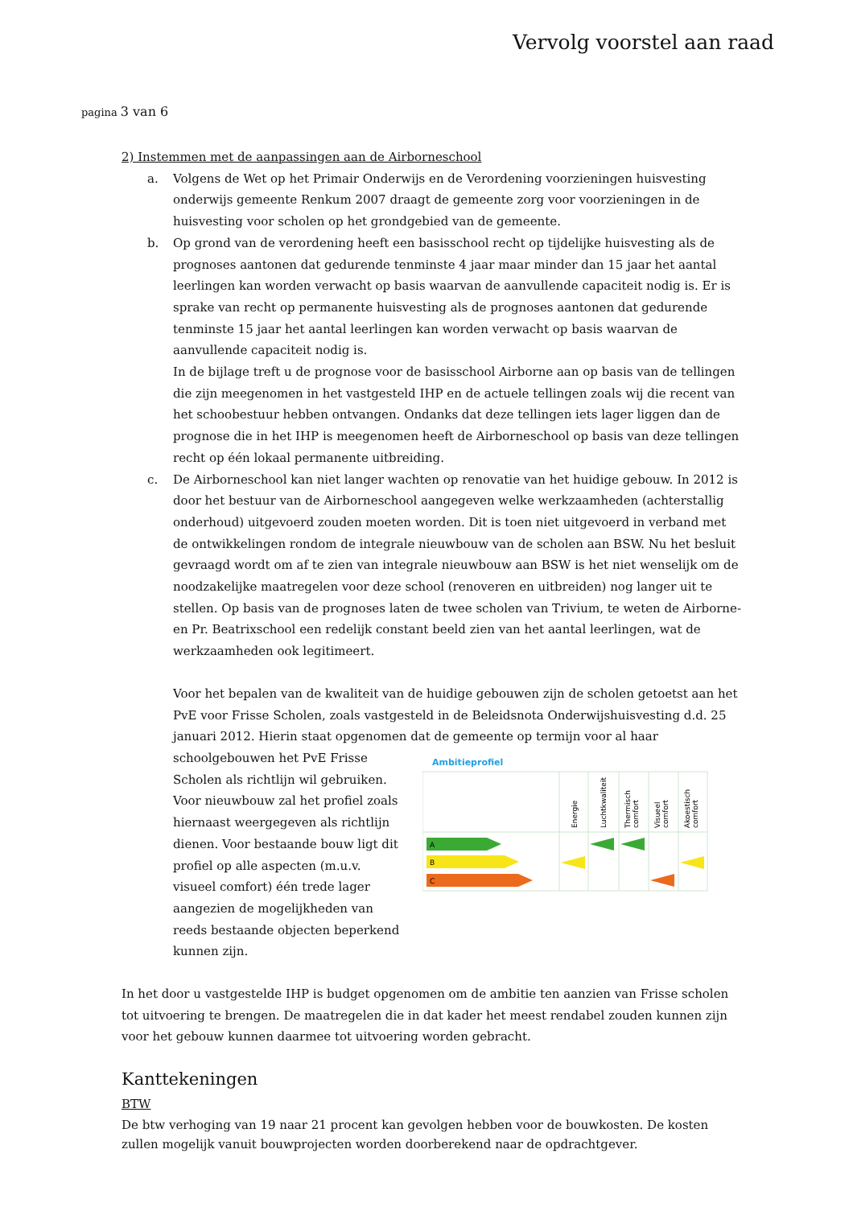Vervolg voorstel aan raad
pagina 3 van 6
2) Instemmen met de aanpassingen aan de Airborneschool
a. Volgens de Wet op het Primair Onderwijs en de Verordening voorzieningen huisvesting onderwijs gemeente Renkum 2007 draagt de gemeente zorg voor voorzieningen in de huisvesting voor scholen op het grondgebied van de gemeente.
b. Op grond van de verordening heeft een basisschool recht op tijdelijke huisvesting als de prognoses aantonen dat gedurende tenminste 4 jaar maar minder dan 15 jaar het aantal leerlingen kan worden verwacht op basis waarvan de aanvullende capaciteit nodig is. Er is sprake van recht op permanente huisvesting als de prognoses aantonen dat gedurende tenminste 15 jaar het aantal leerlingen kan worden verwacht op basis waarvan de aanvullende capaciteit nodig is.
In de bijlage treft u de prognose voor de basisschool Airborne aan op basis van de tellingen die zijn meegenomen in het vastgesteld IHP en de actuele tellingen zoals wij die recent van het schoobestuur hebben ontvangen. Ondanks dat deze tellingen iets lager liggen dan de prognose die in het IHP is meegenomen heeft de Airborneschool op basis van deze tellingen recht op één lokaal permanente uitbreiding.
c. De Airborneschool kan niet langer wachten op renovatie van het huidige gebouw. In 2012 is door het bestuur van de Airborneschool aangegeven welke werkzaamheden (achterstallig onderhoud) uitgevoerd zouden moeten worden. Dit is toen niet uitgevoerd in verband met de ontwikkelingen rondom de integrale nieuwbouw van de scholen aan BSW. Nu het besluit gevraagd wordt om af te zien van integrale nieuwbouw aan BSW is het niet wenselijk om de noodzakelijke maatregelen voor deze school (renoveren en uitbreiden) nog langer uit te stellen. Op basis van de prognoses laten de twee scholen van Trivium, te weten de Airborne- en Pr. Beatrixschool een redelijk constant beeld zien van het aantal leerlingen, wat de werkzaamheden ook legitimeert.
Voor het bepalen van de kwaliteit van de huidige gebouwen zijn de scholen getoetst aan het PvE voor Frisse Scholen, zoals vastgesteld in de Beleidsnota Onderwijshuisvesting d.d. 25 januari 2012. Hierin staat opgenomen dat de gemeente op termijn voor al haar
schoolgebouwen het PvE Frisse Scholen als richtlijn wil gebruiken. Voor nieuwbouw zal het profiel zoals hiernaast weergegeven als richtlijn dienen. Voor bestaande bouw ligt dit profiel op alle aspecten (m.u.v. visueel comfort) één trede lager aangezien de mogelijkheden van reeds bestaande objecten beperkend kunnen zijn.
Ambitieprofiel
Energie
Luchtkwaliteit
Thermisch
comfort
Visueel
comfort
Akoestisch
comfort
A
B
C
In het door u vastgestelde IHP is budget opgenomen om de ambitie ten aanzien van Frisse scholen tot uitvoering te brengen. De maatregelen die in dat kader het meest rendabel zouden kunnen zijn voor het gebouw kunnen daarmee tot uitvoering worden gebracht.
Kanttekeningen
BTW
De btw verhoging van 19 naar 21 procent kan gevolgen hebben voor de bouwkosten. De kosten zullen mogelijk vanuit bouwprojecten worden doorberekend naar de opdrachtgever.